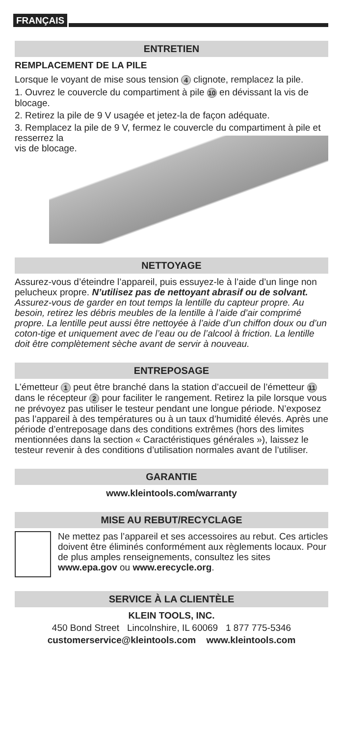FRANÇAIS
ENTRETIEN
REMPLACEMENT DE LA PILE
Lorsque le voyant de mise sous tension 4 clignote, remplacez la pile.
1. Ouvrez le couvercle du compartiment à pile 10 en dévissant la vis de blocage.
2. Retirez la pile de 9 V usagée et jetez-la de façon adéquate.
3. Remplacez la pile de 9 V, fermez le couvercle du compartiment à pile et resserrez la
vis de blocage.
NETTOYAGE
Assurez-vous d’éteindre l’appareil, puis essuyez-le à l’aide d’un linge non pelucheux propre. N’utilisez pas de nettoyant abrasif ou de solvant. Assurez-vous de garder en tout temps la lentille du capteur propre. Au besoin, retirez les débris meubles de la lentille à l’aide d’air comprimé propre. La lentille peut aussi être nettoyée à l’aide d’un chiffon doux ou d’un coton-tige et uniquement avec de l’eau ou de l’alcool à friction. La lentille doit être complètement sèche avant de servir à nouveau.
ENTREPOSAGE
L’émetteur 1 peut être branché dans la station d’accueil de l’émetteur 11 dans le récepteur 2 pour faciliter le rangement. Retirez la pile lorsque vous ne prévoyez pas utiliser le testeur pendant une longue période. N’exposez pas l’appareil à des températures ou à un taux d’humidité élevés. Après une période d’entreposage dans des conditions extrêmes (hors des limites mentionnées dans la section « Caractéristiques générales »), laissez le testeur revenir à des conditions d’utilisation normales avant de l’utiliser.
GARANTIE
www.kleintools.com/warranty
MISE AU REBUT/RECYCLAGE
Ne mettez pas l’appareil et ses accessoires au rebut. Ces articles doivent être éliminés conformément aux règlements locaux. Pour de plus amples renseignements, consultez les sites www.epa.gov ou www.erecycle.org.
SERVICE À LA CLIENTÈLE
KLEIN TOOLS, INC.
450 Bond Street Lincolnshire, IL 60069 1 877 775-5346
customerservice@kleintools.com www.kleintools.com